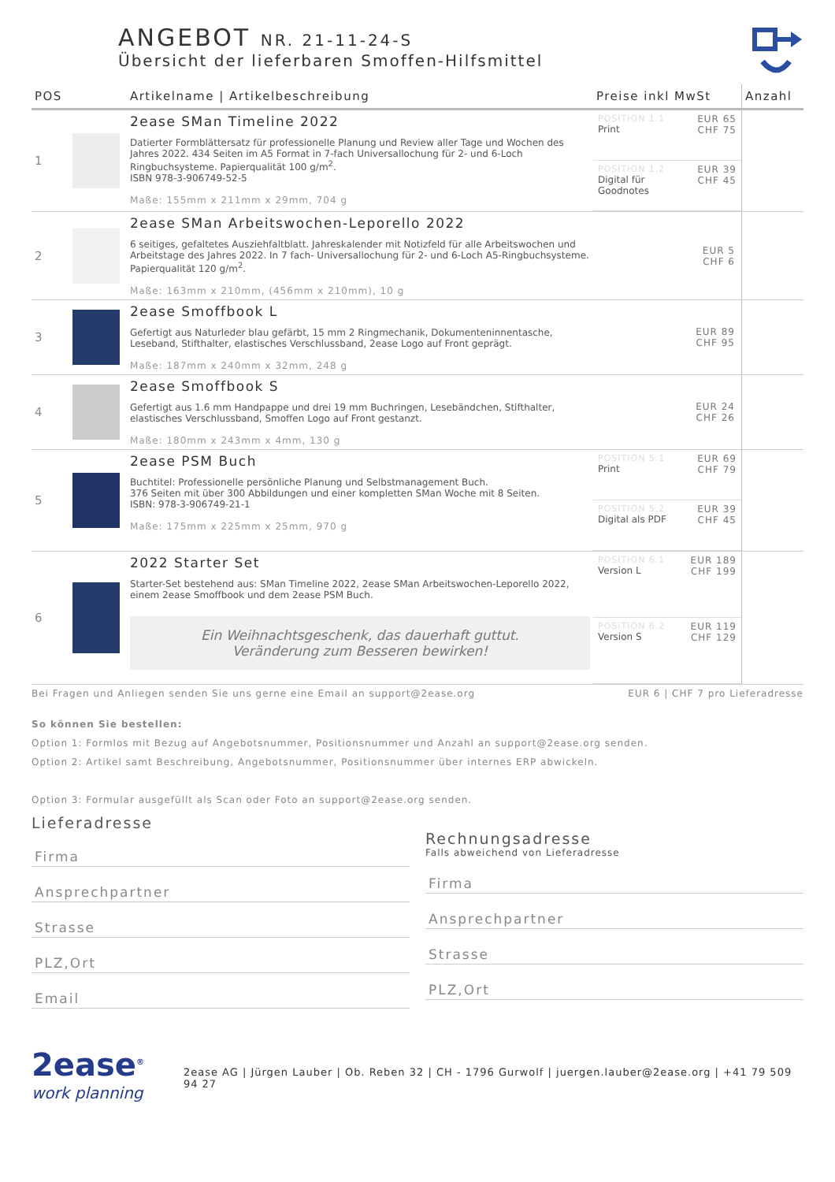ANGEBOT NR. 21-11-24-S
Übersicht der lieferbaren Smoffen-Hilfsmittel
| POS | | Artikelname / Artikelbeschreibung | Preise inkl MwSt | Anzahl |
| --- | --- | --- | --- | --- |
| 1 | | 2ease SMan Timeline 2022 Datierter Formblättersatz für professionelle Planung und Review aller Tage und Wochen des Jahres 2022. 434 Seiten im A5 Format in 7-fach Universallochung für 2- und 6-Loch Ringbuchsysteme. Papierqualität 100 g/m<sup>2</sup>. ISBN 978-3-906749-52-5 Maße: 155mm x 211mm x 29mm, 704 g | POSITION 1.1 Print EUR 65 CHF 75 POSITION 1.2 Digital für Goodnotes EUR 39 CHF 45 | |
| 2 | | 2ease SMan Arbeitswochen-Leporello 2022 6 seitiges, gefaltetes Ausziehfaltblatt. Jahreskalender mit Notizfeld für alle Arbeitswochen und Arbeitstage des Jahres 2022. In 7 fach- Universallochung für 2- und 6-Loch A5-Ringbuchsysteme. Papierqualität 120 g/m<sup>2</sup>. Maße: 163mm x 210mm, (456mm x 210mm), 10 g | EUR 5 CHF 6 | |
| 3 | | 2ease Smoffbook L Gefertigt aus Naturleder blau gefärbt, 15 mm 2 Ringmechanik, Dokumenteninnentasche, Leseband, Stifthalter, elastisches Verschlussband, 2ease Logo auf Front geprägt. Maße: 187mm x 240mm x 32mm, 248 g | EUR 89 CHF 95 | |
| 4 | | 2ease Smoffbook S Gefertigt aus 1.6 mm Handpappe und drei 19 mm Buchringen, Lesebändchen, Stifthalter, elastisches Verschlussband, Smoffen Logo auf Front gestanzt. Maße: 180mm x 243mm x 4mm, 130 g | EUR 24 CHF 26 | |
| 5 | | 2ease PSM Buch Buchtitel: Professionelle persönliche Planung und Selbstmanagement Buch. 376 Seiten mit über 300 Abbildungen und einer kompletten SMan Woche mit 8 Seiten. ISBN: 978-3-906749-21-1 Maße: 175mm x 225mm x 25mm, 970 g | POSITION 5.1 Print EUR 69 CHF 79 POSITION 5.2 Digital als PDF EUR 39 CHF 45 | |
| 6 | | 2022 Starter Set Starter-Set bestehend aus: SMan Timeline 2022, 2ease SMan Arbeitswochen-Leporello 2022, einem 2ease Smoffbook und dem 2ease PSM Buch. Ein Weihnachtsgeschenk, das dauerhaft guttut. Veränderung zum Besseren bewirken! | POSITION 6.1 Version L EUR 189 CHF 199 POSITION 6.2 Version S EUR 119 CHF 129 | |
Bei Fragen und Anliegen senden Sie uns gerne eine Email an support@2ease.org EUR 6 | CHF 7 pro Lieferadresse
So können Sie bestellen:
Option 1: Formlos mit Bezug auf Angebotsnummer, Positionsnummer und Anzahl an support@2ease.org senden.
Option 2: Artikel samt Beschreibung, Angebotsnummer, Positionsnummer über internes ERP abwickeln.
Option 3: Formular ausgefüllt als Scan oder Foto an support@2ease.org senden.
Lieferadresse
Firma
Ansprechpartner
Strasse
PLZ,Ort
Email
Rechnungsadresse
Falls abweichend von Lieferadresse
Firma
Ansprechpartner
Strasse
PLZ,Ort
2ease<sup>®</sup>
work planning
2ease AG | Jürgen Lauber | Ob. Reben 32 | CH - 1796 Gurwolf | juergen.lauber@2ease.org | +41 79 509 94 27